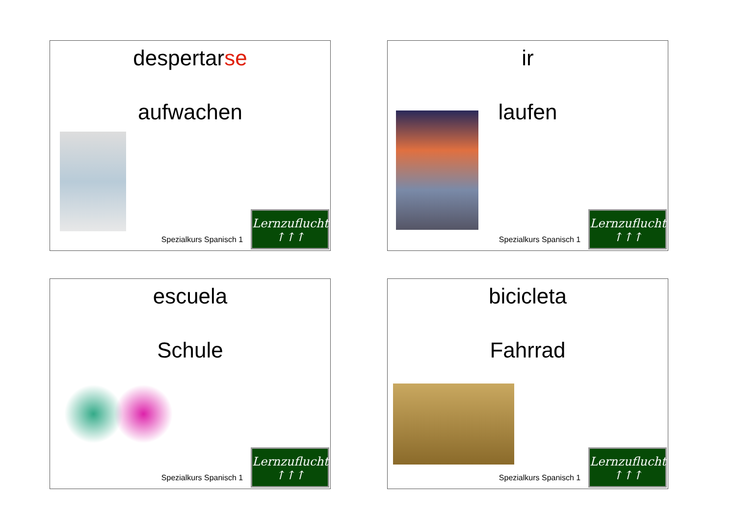despertarse
aufwachen
Spezialkurs Spanisch 1
Lernzuflucht
↑↑↑
ir
laufen
Spezialkurs Spanisch 1
Lernzuflucht
↑↑↑
escuela
Schule
Spezialkurs Spanisch 1
Lernzuflucht
↑↑↑
bicicleta
Fahrrad
Spezialkurs Spanisch 1
Lernzuflucht
↑↑↑